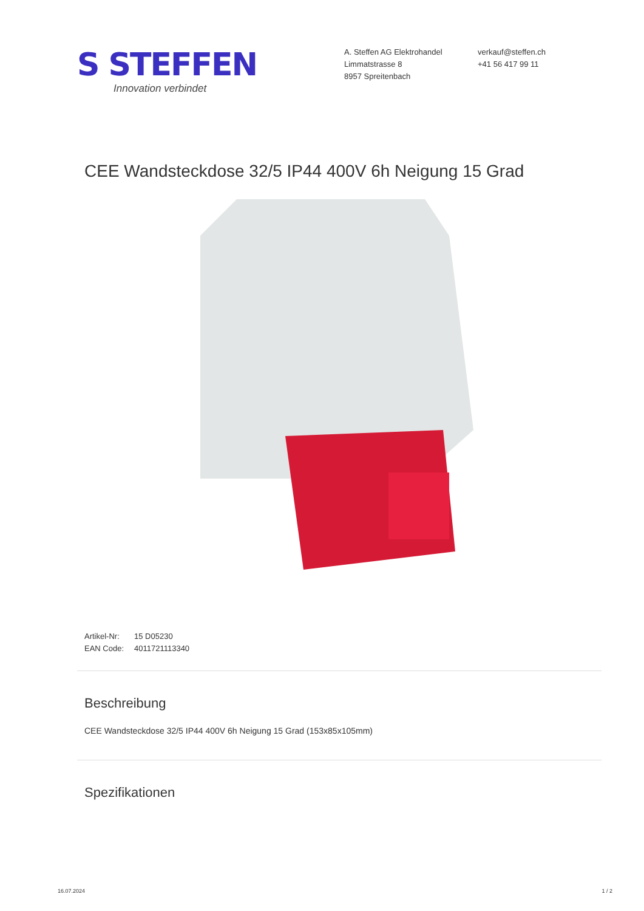S STEFFEN
Innovation verbindet
A. Steffen AG Elektrohandel
Limmatstrasse 8
8957 Spreitenbach
verkauf@steffen.ch
+41 56 417 99 11
CEE Wandsteckdose 32/5 IP44 400V 6h Neigung 15 Grad
Artikel-Nr: 15 D05230
EAN Code: 4011721113340
Beschreibung
CEE Wandsteckdose 32/5 IP44 400V 6h Neigung 15 Grad (153x85x105mm)
Spezifikationen
16.07.2024 1 / 2